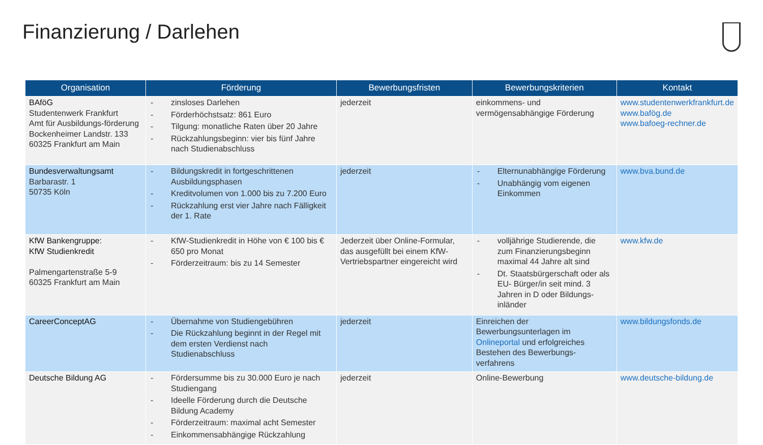Finanzierung / Darlehen
| Organisation | Förderung | Bewerbungsfristen | Bewerbungskriterien | Kontakt |
| --- | --- | --- | --- | --- |
| BAföG Studentenwerk Frankfurt Amt für Ausbildungs-förderung Bockenheimer Landstr. 133 60325 Frankfurt am Main | - zinsloses Darlehen - Förderhöchstsatz: 861 Euro - Tilgung: monatliche Raten über 20 Jahre - Rückzahlungsbeginn: vier bis fünf Jahre nach Studienabschluss | jederzeit | einkommens- und vermögensabhängige Förderung | www.studentenwerkfrankfurt.de www.bafög.de www.bafoeg-rechner.de |
| Bundesverwaltungsamt Barbarastr. 1 50735 Köln | - Bildungskredit in fortgeschrittenen Ausbildungsphasen - Kreditvolumen von 1.000 bis zu 7.200 Euro - Rückzahlung erst vier Jahre nach Fälligkeit der 1. Rate | jederzeit | - Elternunabhängige Förderung - Unabhängig vom eigenen Einkommen | www.bva.bund.de |
| KfW Bankengruppe: KfW Studienkredit Palmengartenstraße 5-9 60325 Frankfurt am Main | - KfW-Studienkredit in Höhe von € 100 bis € 650 pro Monat - Förderzeitraum: bis zu 14 Semester | Jederzeit über Online-Formular, das ausgefüllt bei einem KfW-Vertriebspartner eingereicht wird | - volljährige Studierende, die zum Finanzierungsbeginn maximal 44 Jahre alt sind - Dt. Staatsbürgerschaft oder als EU- Bürger/in seit mind. 3 Jahren in D oder Bildungs-inländer | www.kfw.de |
| CareerConceptAG | - Übernahme von Studiengebühren - Die Rückzahlung beginnt in der Regel mit dem ersten Verdienst nach Studienabschluss | jederzeit | Einreichen der Bewerbungsunterlagen im Onlineportal und erfolgreiches Bestehen des Bewerbungs-verfahrens | www.bildungsfonds.de |
| Deutsche Bildung AG | - Fördersumme bis zu 30.000 Euro je nach Studiengang - Ideelle Förderung durch die Deutsche Bildung Academy - Förderzeitraum: maximal acht Semester - Einkommensabhängige Rückzahlung | jederzeit | Online-Bewerbung | www.deutsche-bildung.de |